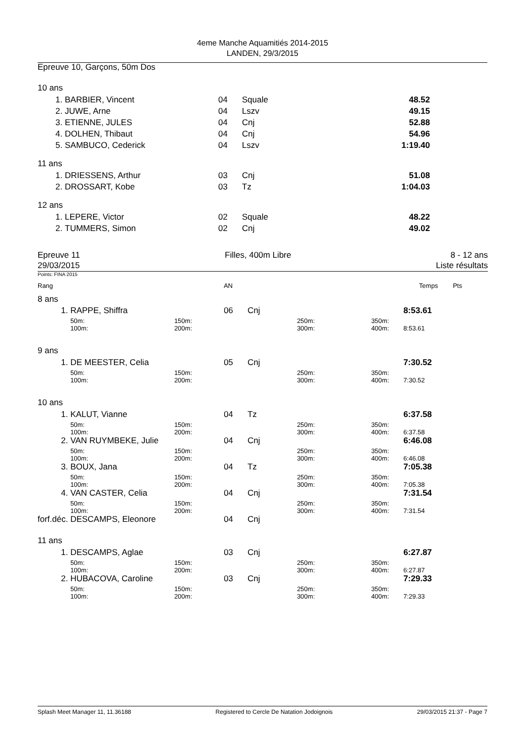4eme Manche Aquamitiés 2014-2015
LANDEN, 29/3/2015
Epreuve 10, Garçons, 50m Dos
| 10 ans | | | | | |
| 1. | BARBIER, Vincent | 04 | Squale | 48.52 | |
| 2. | JUWE, Arne | 04 | Lszv | 49.15 | |
| 3. | ETIENNE, JULES | 04 | Cnj | 52.88 | |
| 4. | DOLHEN, Thibaut | 04 | Cnj | 54.96 | |
| 5. | SAMBUCO, Cederick | 04 | Lszv | 1:19.40 | |
| 11 ans | | | | | |
| 1. | DRIESSENS, Arthur | 03 | Cnj | 51.08 | |
| 2. | DROSSART, Kobe | 03 | Tz | 1:04.03 | |
| 12 ans | | | | | |
| 1. | LEPERE, Victor | 02 | Squale | 48.22 | |
| 2. | TUMMERS, Simon | 02 | Cnj | 49.02 | |
Epreuve 11
29/03/2015
Filles, 400m Libre 8 - 12 ans
Liste résultats
Points: FINA 2015
| Rang | | | AN | | | | Temps | Pts |
| 8 ans | | | | | | | | |
| 1. | RAPPE, Shiffra | | 06 | Cnj | | | 8:53.61 | |
| | 50m: 100m: | 150m: 200m: | | | 250m: 300m: | 350m: 400m: | 8:53.61 | |
| 9 ans | | | | | | | | |
| 1. | DE MEESTER, Celia | | 05 | Cnj | | | 7:30.52 | |
| | 50m: 100m: | 150m: 200m: | | | 250m: 300m: | 350m: 400m: | 7:30.52 | |
| 10 ans | | | | | | | | |
| 1. | KALUT, Vianne | | 04 | Tz | | | 6:37.58 | |
| | 50m: 100m: | 150m: 200m: | | | 250m: 300m: | 350m: 400m: | 6:37.58 | |
| 2. | VAN RUYMBEKE, Julie | | 04 | Cnj | | | 6:46.08 | |
| | 50m: 100m: | 150m: 200m: | | | 250m: 300m: | 350m: 400m: | 6:46.08 | |
| 3. | BOUX, Jana | | 04 | Tz | | | 7:05.38 | |
| | 50m: 100m: | 150m: 200m: | | | 250m: 300m: | 350m: 400m: | 7:05.38 | |
| 4. | VAN CASTER, Celia | | 04 | Cnj | | | 7:31.54 | |
| | 50m: 100m: | 150m: 200m: | | | 250m: 300m: | 350m: 400m: | 7:31.54 | |
| forf.déc. | DESCAMPS, Eleonore | | 04 | Cnj | | | | |
| 11 ans | | | | | | | | |
| 1. | DESCAMPS, Aglae | | 03 | Cnj | | | 6:27.87 | |
| | 50m: 100m: | 150m: 200m: | | | 250m: 300m: | 350m: 400m: | 6:27.87 | |
| 2. | HUBACOVA, Caroline | | 03 | Cnj | | | 7:29.33 | |
| | 50m: 100m: | 150m: 200m: | | | 250m: 300m: | 350m: 400m: | 7:29.33 | |
Splash Meet Manager 11, 11.36188 Registered to Cercle De Natation Jodoignois 29/03/2015 21:37 - Page 7